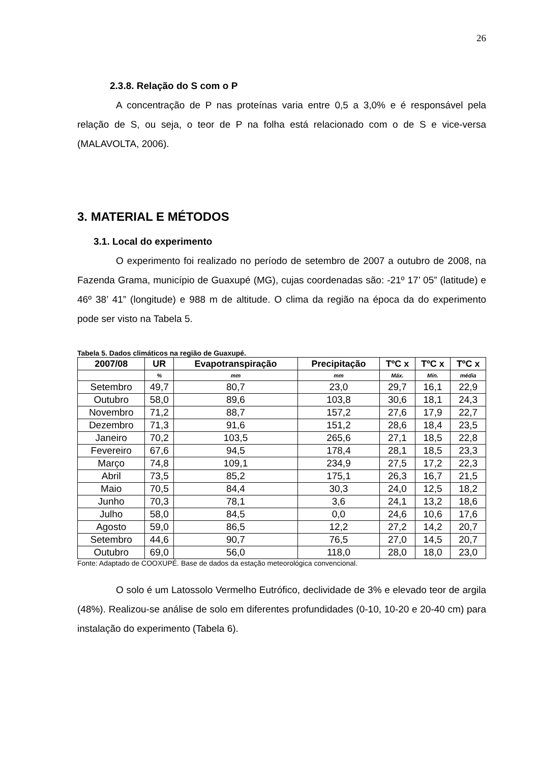26
2.3.8. Relação do S com o P
A concentração de P nas proteínas varia entre 0,5 a 3,0% e é responsável pela relação de S, ou seja, o teor de P na folha está relacionado com o de S e vice-versa (MALAVOLTA, 2006).
3. MATERIAL E MÉTODOS
3.1. Local do experimento
O experimento foi realizado no período de setembro de 2007 a outubro de 2008, na Fazenda Grama, município de Guaxupé (MG), cujas coordenadas são: -21º 17’ 05” (latitude) e 46º 38’ 41” (longitude) e 988 m de altitude. O clima da região na época da do experimento pode ser visto na Tabela 5.
Tabela 5. Dados climáticos na região de Guaxupé.
| 2007/08 | UR | Evapotranspiração | Precipitação | TºC x | TºC x | TºC x |
| --- | --- | --- | --- | --- | --- | --- |
| | % | mm | mm | Máx. | Min. | média |
| Setembro | 49,7 | 80,7 | 23,0 | 29,7 | 16,1 | 22,9 |
| Outubro | 58,0 | 89,6 | 103,8 | 30,6 | 18,1 | 24,3 |
| Novembro | 71,2 | 88,7 | 157,2 | 27,6 | 17,9 | 22,7 |
| Dezembro | 71,3 | 91,6 | 151,2 | 28,6 | 18,4 | 23,5 |
| Janeiro | 70,2 | 103,5 | 265,6 | 27,1 | 18,5 | 22,8 |
| Fevereiro | 67,6 | 94,5 | 178,4 | 28,1 | 18,5 | 23,3 |
| Março | 74,8 | 109,1 | 234,9 | 27,5 | 17,2 | 22,3 |
| Abril | 73,5 | 85,2 | 175,1 | 26,3 | 16,7 | 21,5 |
| Maio | 70,5 | 84,4 | 30,3 | 24,0 | 12,5 | 18,2 |
| Junho | 70,3 | 78,1 | 3,6 | 24,1 | 13,2 | 18,6 |
| Julho | 58,0 | 84,5 | 0,0 | 24,6 | 10,6 | 17,6 |
| Agosto | 59,0 | 86,5 | 12,2 | 27,2 | 14,2 | 20,7 |
| Setembro | 44,6 | 90,7 | 76,5 | 27,0 | 14,5 | 20,7 |
| Outubro | 69,0 | 56,0 | 118,0 | 28,0 | 18,0 | 23,0 |
Fonte: Adaptado de COOXUPÉ. Base de dados da estação meteorológica convencional.
O solo é um Latossolo Vermelho Eutrófico, declividade de 3% e elevado teor de argila (48%). Realizou-se análise de solo em diferentes profundidades (0-10, 10-20 e 20-40 cm) para instalação do experimento (Tabela 6).